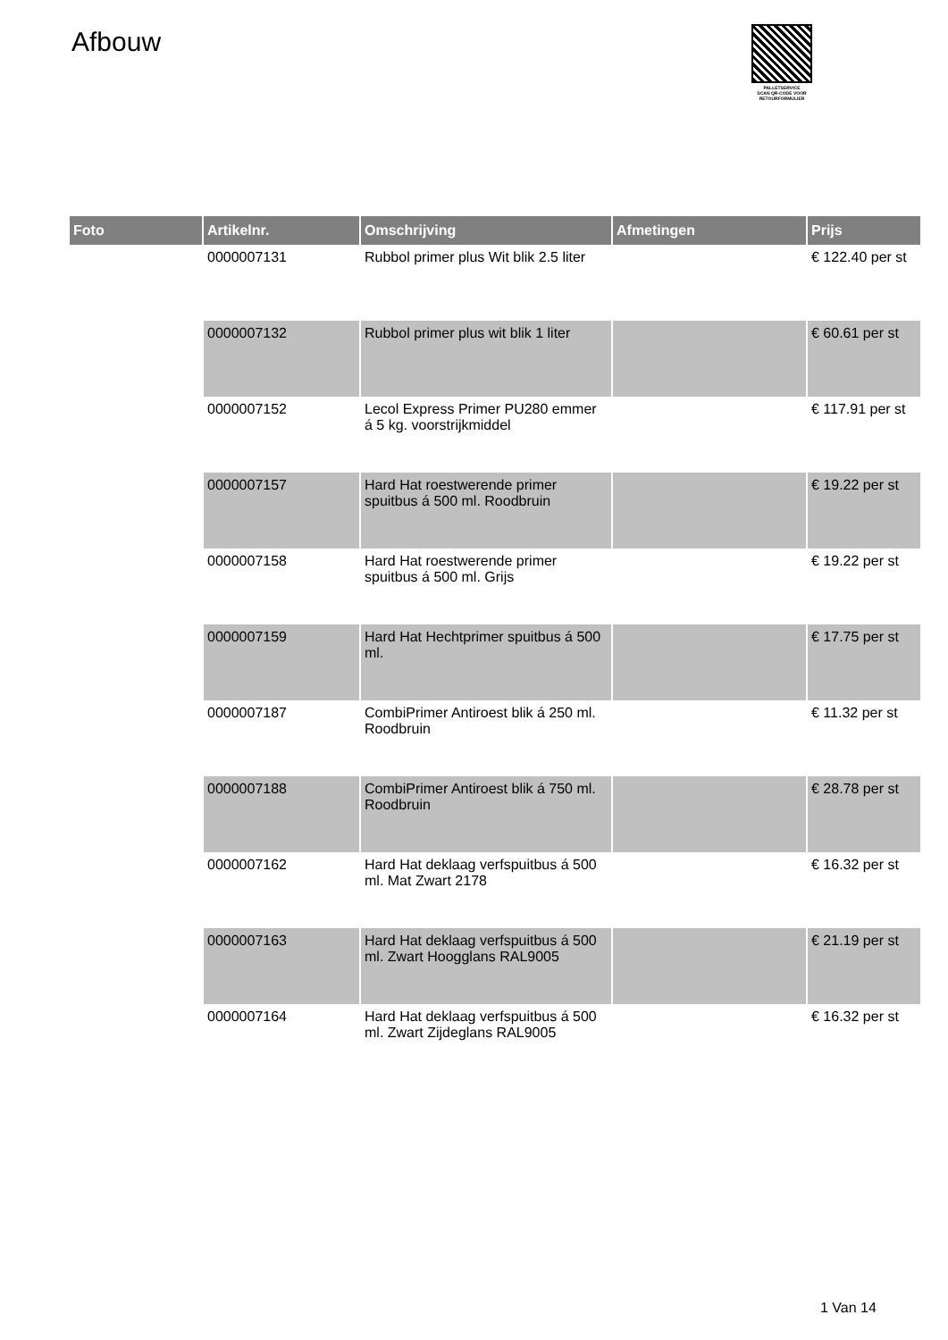Afbouw
PALLETSERVICE
SCAN QR-CODE VOOR RETOURFORMULIER
| Foto | Artikelnr. | Omschrijving | Afmetingen | Prijs |
| --- | --- | --- | --- | --- |
| | 0000007131 | Rubbol primer plus Wit blik 2.5 liter | | € 122.40 per st |
| | 0000007132 | Rubbol primer plus wit blik 1 liter | | € 60.61 per st |
| | 0000007152 | Lecol Express Primer PU280 emmer á 5 kg. voorstrijkmiddel | | € 117.91 per st |
| | 0000007157 | Hard Hat roestwerende primer spuitbus á 500 ml. Roodbruin | | € 19.22 per st |
| | 0000007158 | Hard Hat roestwerende primer spuitbus á 500 ml. Grijs | | € 19.22 per st |
| | 0000007159 | Hard Hat Hechtprimer spuitbus á 500 ml. | | € 17.75 per st |
| | 0000007187 | CombiPrimer Antiroest blik á 250 ml. Roodbruin | | € 11.32 per st |
| | 0000007188 | CombiPrimer Antiroest blik á 750 ml. Roodbruin | | € 28.78 per st |
| | 0000007162 | Hard Hat deklaag verfspuitbus á 500 ml. Mat Zwart 2178 | | € 16.32 per st |
| | 0000007163 | Hard Hat deklaag verfspuitbus á 500 ml. Zwart Hoogglans RAL9005 | | € 21.19 per st |
| | 0000007164 | Hard Hat deklaag verfspuitbus á 500 ml. Zwart Zijdeglans RAL9005 | | € 16.32 per st |
1 Van 14